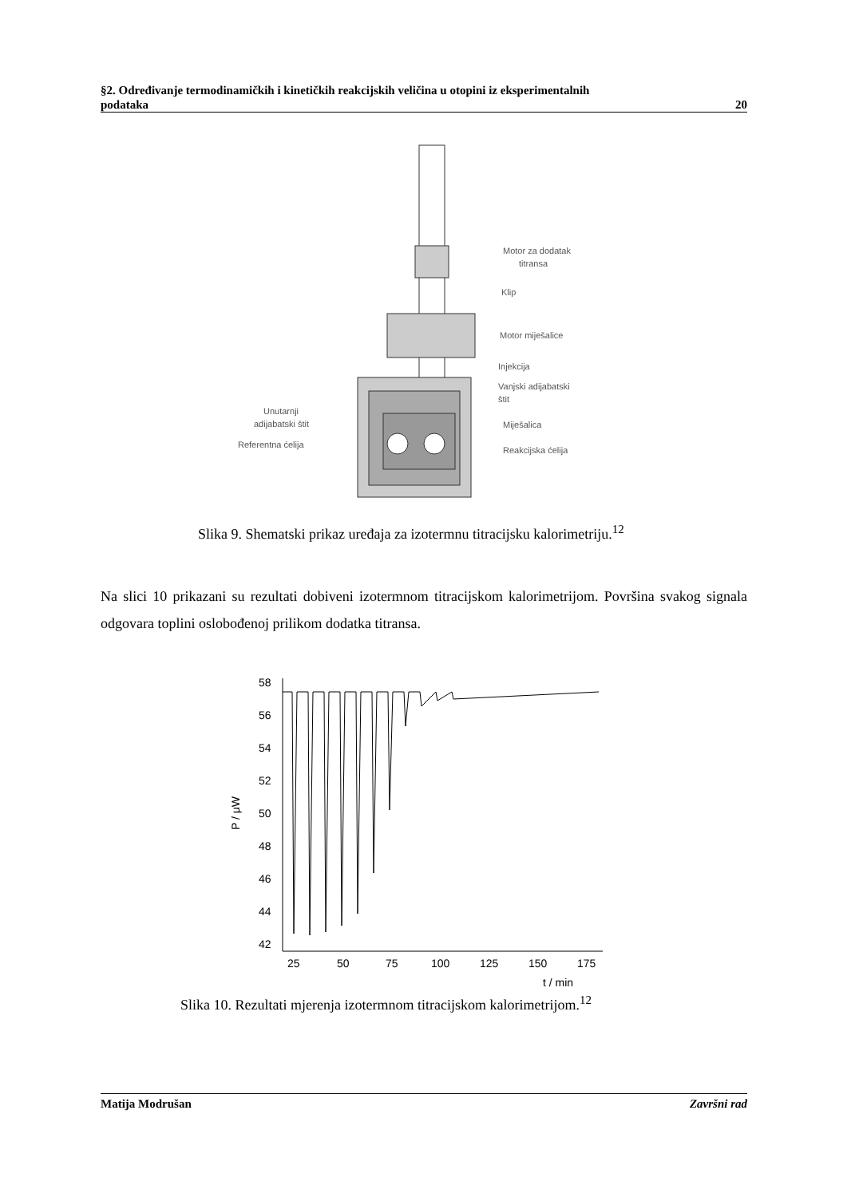§2. Određivanje termodinamičkih i kinetičkih reakcijskih veličina u otopini iz eksperimentalnih
podataka 20
Motor za dodatak
titransa
Klip
Motor miješalice
Injekcija
Vanjski adijabatski
štit
Unutarnji
adijabatski štit
Referentna ćelija
Miješalica
Reakcijska ćelija
Slika 9. Shematski prikaz uređaja za izotermnu titracijsku kalorimetriju.<sup>12</sup>
Na slici 10 prikazani su rezultati dobiveni izotermnom titracijskom kalorimetrijom. Površina svakog signala odgovara toplini oslobođenoj prilikom dodatka titransa.
58
56
54
52
50
48
46
44
42
25
50
75
100
125
150
175
t / min
P / μW
Slika 10. Rezultati mjerenja izotermnom titracijskom kalorimetrijom.<sup>12</sup>
Matija Modrušan Završni rad